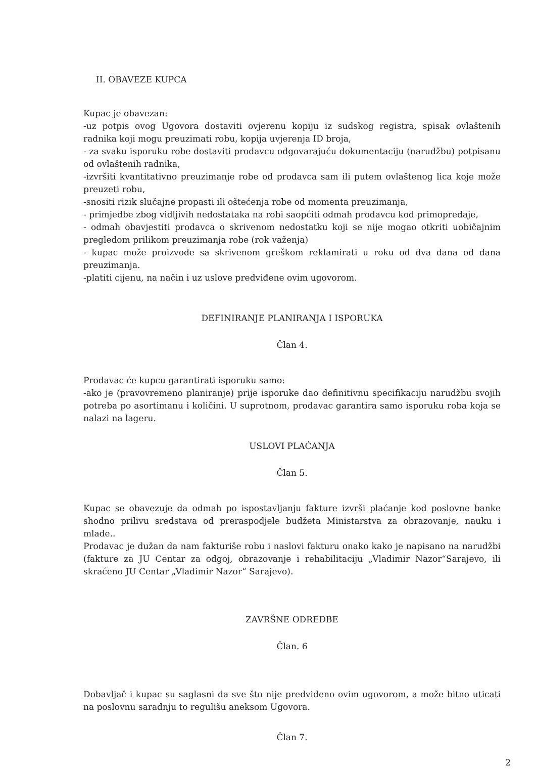II. OBAVEZE KUPCA
Kupac je obavezan:
-uz potpis ovog Ugovora dostaviti ovjerenu kopiju iz sudskog registra, spisak ovlaštenih radnika koji mogu preuzimati robu, kopija uvjerenja ID broja,
- za svaku isporuku robe dostaviti prodavcu odgovarajuću dokumentaciju (narudžbu) potpisanu od ovlaštenih radnika,
-izvršiti kvantitativno preuzimanje robe od prodavca sam ili putem ovlaštenog lica koje može preuzeti robu,
-snositi rizik slučajne propasti ili oštećenja robe od momenta preuzimanja,
- primjedbe zbog vidljivih nedostataka na robi saopćiti odmah prodavcu kod primopredaje,
- odmah obavjestiti prodavca o skrivenom nedostatku koji se nije mogao otkriti uobičajnim pregledom prilikom preuzimanja robe (rok važenja)
- kupac može proizvode sa skrivenom greškom reklamirati u roku od dva dana od dana preuzimanja.
-platiti cijenu, na način i uz uslove predviđene ovim ugovorom.
DEFINIRANJE PLANIRANJA I ISPORUKA
Član 4.
Prodavac će kupcu garantirati isporuku samo:
-ako je (pravovremeno planiranje) prije isporuke dao definitivnu specifikaciju narudžbu svojih potreba po asortimanu i količini. U suprotnom, prodavac garantira samo isporuku roba koja se nalazi na lageru.
USLOVI PLAĆANJA
Član 5.
Kupac se obavezuje da odmah po ispostavljanju fakture izvrši plaćanje kod poslovne banke shodno prilivu sredstava od preraspodjele budžeta Ministarstva za obrazovanje, nauku i mlade..
Prodavac je dužan da nam fakturiše robu i naslovi fakturu onako kako je napisano na narudžbi (fakture za JU Centar za odgoj, obrazovanje i rehabilitaciju „Vladimir Nazor“Sarajevo, ili skraćeno JU Centar „Vladimir Nazor“ Sarajevo).
ZAVRŠNE ODREDBE
Član. 6
Dobavljač i kupac su saglasni da sve što nije predviđeno ovim ugovorom, a može bitno uticati na poslovnu saradnju to regulišu aneksom Ugovora.
Član 7.
2